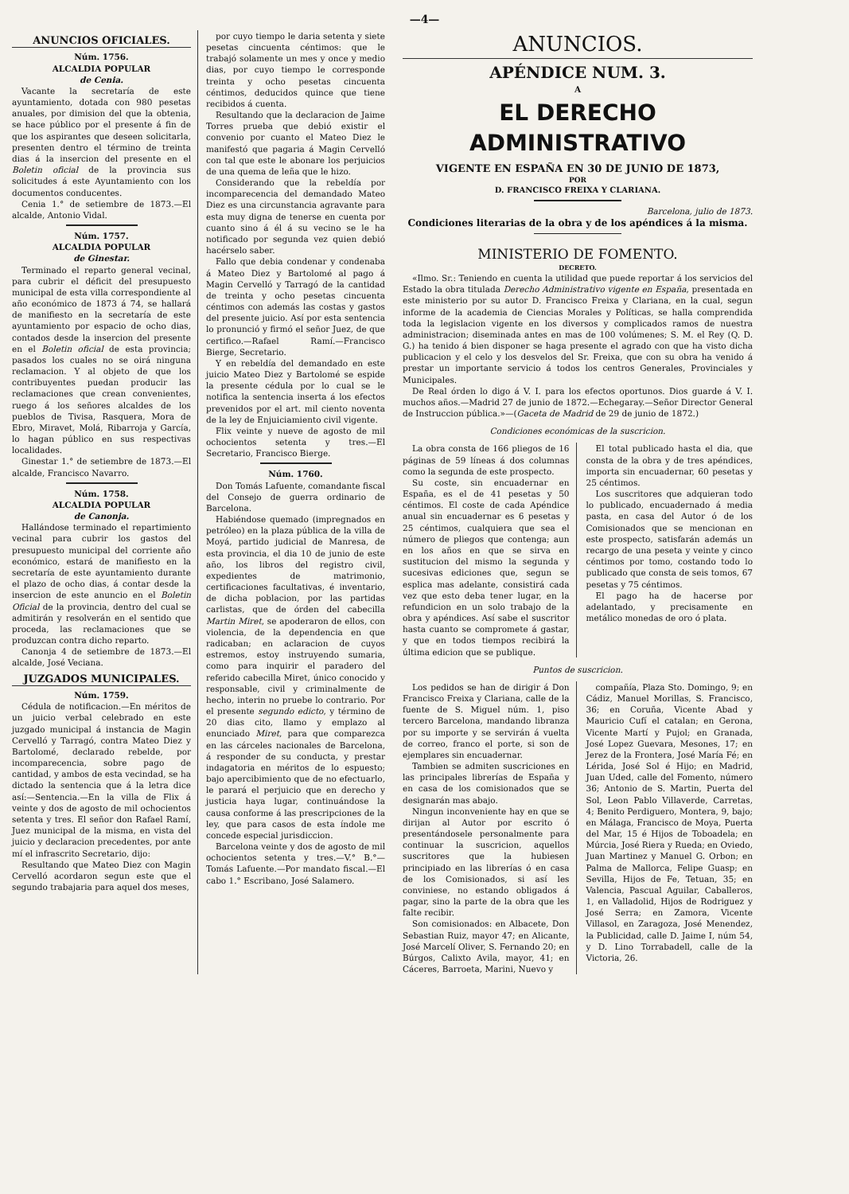—4—
ANUNCIOS OFICIALES.
Núm. 1756.
ALCALDIA POPULAR
de Cenia.
Vacante la secretaría de este ayuntamiento, dotada con 980 pesetas anuales, por dimision del que la obtenia, se hace público por el presente á fin de que los aspirantes que deseen solicitarla, presenten dentro el término de treinta dias á la insercion del presente en el Boletin oficial de la provincia sus solicitudes á este Ayuntamiento con los documentos conducentes.
Cenia 1.° de setiembre de 1873.—El alcalde, Antonio Vidal.
Núm. 1757.
ALCALDIA POPULAR
de Ginestar.
Terminado el reparto general vecinal, para cubrir el déficit del presupuesto municipal de esta villa correspondiente al año económico de 1873 á 74, se hallará de manifiesto en la secretaría de este ayuntamiento por espacio de ocho dias, contados desde la insercion del presente en el Boletin oficial de esta provincia; pasados los cuales no se oirá ninguna reclamacion. Y al objeto de que los contribuyentes puedan producir las reclamaciones que crean convenientes, ruego á los señores alcaldes de los pueblos de Tivisa, Rasquera, Mora de Ebro, Miravet, Molá, Ribarroja y García, lo hagan público en sus respectivas localidades.
Ginestar 1.° de setiembre de 1873.—El alcalde, Francisco Navarro.
Núm. 1758.
ALCALDIA POPULAR
de Canonja.
Hallándose terminado el repartimiento vecinal para cubrir los gastos del presupuesto municipal del corriente año económico, estará de manifiesto en la secretaría de este ayuntamiento durante el plazo de ocho dias, á contar desde la insercion de este anuncio en el Boletin Oficial de la provincia, dentro del cual se admitirán y resolverán en el sentido que proceda, las reclamaciones que se produzcan contra dicho reparto.
Canonja 4 de setiembre de 1873.—El alcalde, José Veciana.
JUZGADOS MUNICIPALES.
Núm. 1759.
Cédula de notificacion.—En méritos de un juicio verbal celebrado en este juzgado municipal á instancia de Magin Cervelló y Tarragó, contra Mateo Diez y Bartolomé, declarado rebelde, por incomparecencia, sobre pago de cantidad, y ambos de esta vecindad, se ha dictado la sentencia que á la letra dice así:—Sentencia.—En la villa de Flix á veinte y dos de agosto de mil ochocientos setenta y tres. El señor don Rafael Ramí, Juez municipal de la misma, en vista del juicio y declaracion precedentes, por ante mí el infrascrito Secretario, dijo:
Resultando que Mateo Diez con Magin Cervelló acordaron segun este que el segundo trabajaria para aquel dos meses,
por cuyo tiempo le daria setenta y siete pesetas cincuenta céntimos: que le trabajó solamente un mes y once y medio dias, por cuyo tiempo le corresponde treinta y ocho pesetas cincuenta céntimos, deducidos quince que tiene recibidos á cuenta.
Resultando que la declaracion de Jaime Torres prueba que debió existir el convenio por cuanto el Mateo Diez le manifestó que pagaria á Magin Cervelló con tal que este le abonare los perjuicios de una quema de leña que le hizo.
Considerando que la rebeldía por incomparecencia del demandado Mateo Diez es una circunstancia agravante para esta muy digna de tenerse en cuenta por cuanto sino á él á su vecino se le ha notificado por segunda vez quien debió hacérselo saber.
Fallo que debia condenar y condenaba á Mateo Diez y Bartolomé al pago á Magin Cervelló y Tarragó de la cantidad de treinta y ocho pesetas cincuenta céntimos con además las costas y gastos del presente juicio. Así por esta sentencia lo pronunció y firmó el señor Juez, de que certifico.—Rafael Ramí.—Francisco Bierge, Secretario.
Y en rebeldía del demandado en este juicio Mateo Diez y Bartolomé se espide la presente cédula por lo cual se le notifica la sentencia inserta á los efectos prevenidos por el art. mil ciento noventa de la ley de Enjuiciamiento civil vigente.
Flix veinte y nueve de agosto de mil ochocientos setenta y tres.—El Secretario, Francisco Bierge.
Núm. 1760.
Don Tomás Lafuente, comandante fiscal del Consejo de guerra ordinario de Barcelona.
Habiéndose quemado (impregnados en petróleo) en la plaza pública de la villa de Moyá, partido judicial de Manresa, de esta provincia, el dia 10 de junio de este año, los libros del registro civil, expedientes de matrimonio, certificaciones facultativas, é inventario, de dicha poblacion, por las partidas carlistas, que de órden del cabecilla Martin Miret, se apoderaron de ellos, con violencia, de la dependencia en que radicaban; en aclaracion de cuyos estremos, estoy instruyendo sumaria, como para inquirir el paradero del referido cabecilla Miret, único conocido y responsable, civil y criminalmente de hecho, interin no pruebe lo contrario. Por el presente segundo edicto, y término de 20 dias cito, llamo y emplazo al enunciado Miret, para que comparezca en las cárceles nacionales de Barcelona, á responder de su conducta, y prestar indagatoria en méritos de lo espuesto; bajo apercibimiento que de no efectuarlo, le parará el perjuicio que en derecho y justicia haya lugar, continuándose la causa conforme á las prescripciones de la ley, que para casos de esta índole me concede especial jurisdiccion.
Barcelona veinte y dos de agosto de mil ochocientos setenta y tres.—V.° B.°—Tomás Lafuente.—Por mandato fiscal.—El cabo 1.° Escribano, José Salamero.
ANUNCIOS.
APÉNDICE NUM. 3.
A
EL DERECHO ADMINISTRATIVO
VIGENTE EN ESPAÑA EN 30 DE JUNIO DE 1873,
POR
D. FRANCISCO FREIXA Y CLARIANA.
Barcelona, julio de 1873.
Condiciones literarias de la obra y de los apéndices á la misma.
MINISTERIO DE FOMENTO.
DECRETO.
«Ilmo. Sr.: Teniendo en cuenta la utilidad que puede reportar á los servicios del Estado la obra titulada Derecho Administrativo vigente en España, presentada en este ministerio por su autor D. Francisco Freixa y Clariana, en la cual, segun informe de la academia de Ciencias Morales y Políticas, se halla comprendida toda la legislacion vigente en los diversos y complicados ramos de nuestra administracion; diseminada antes en mas de 100 volúmenes; S. M. el Rey (Q. D. G.) ha tenido á bien disponer se haga presente el agrado con que ha visto dicha publicacion y el celo y los desvelos del Sr. Freixa, que con su obra ha venido á prestar un importante servicio á todos los centros Generales, Provinciales y Municipales.
De Real órden lo digo á V. I. para los efectos oportunos. Dios guarde á V. I. muchos años.—Madrid 27 de junio de 1872.—Echegaray.—Señor Director General de Instruccion pública.»—(Gaceta de Madrid de 29 de junio de 1872.)
Condiciones económicas de la suscricion.
La obra consta de 166 pliegos de 16 páginas de 59 líneas á dos columnas como la segunda de este prospecto.
Su coste, sin encuadernar en España, es el de 41 pesetas y 50 céntimos. El coste de cada Apéndice anual sin encuadernar es 6 pesetas y 25 céntimos, cualquiera que sea el número de pliegos que contenga; aun en los años en que se sirva en sustitucion del mismo la segunda y sucesivas ediciones que, segun se esplica mas adelante, consistirá cada vez que esto deba tener lugar, en la refundicion en un solo trabajo de la obra y apéndices. Así sabe el suscritor hasta cuanto se compromete á gastar, y que en todos tiempos recibirá la última edicion que se publique.
El total publicado hasta el dia, que consta de la obra y de tres apéndices, importa sin encuadernar, 60 pesetas y 25 céntimos.
Los suscritores que adquieran todo lo publicado, encuadernado á media pasta, en casa del Autor ó de los Comisionados que se mencionan en este prospecto, satisfarán además un recargo de una peseta y veinte y cinco céntimos por tomo, costando todo lo publicado que consta de seis tomos, 67 pesetas y 75 céntimos.
El pago ha de hacerse por adelantado, y precisamente en metálico monedas de oro ó plata.
Puntos de suscricion.
Los pedidos se han de dirigir á Don Francisco Freixa y Clariana, calle de la fuente de S. Miguel núm. 1, piso tercero Barcelona, mandando libranza por su importe y se servirán á vuelta de correo, franco el porte, si son de ejemplares sin encuadernar.
Tambien se admiten suscriciones en las principales librerías de España y en casa de los comisionados que se designarán mas abajo.
Ningun inconveniente hay en que se dirijan al Autor por escrito ó presentándosele personalmente para continuar la suscricion, aquellos suscritores que la hubiesen principiado en las librerías ó en casa de los Comisionados, si así les conviniese, no estando obligados á pagar, sino la parte de la obra que les falte recibir.
Son comisionados: en Albacete, Don Sebastian Ruiz, mayor 47; en Alicante, José Marcelí Oliver, S. Fernando 20; en Búrgos, Calixto Avila, mayor, 41; en Cáceres, Barroeta, Marini, Nuevo y
compañía, Plaza Sto. Domingo, 9; en Cádiz, Manuel Morillas, S. Francisco, 36; en Coruña, Vicente Abad y Mauricio Cufí el catalan; en Gerona, Vicente Martí y Pujol; en Granada, José Lopez Guevara, Mesones, 17; en Jerez de la Frontera, José María Fé; en Lérida, José Sol é Hijo; en Madrid, Juan Uded, calle del Fomento, número 36; Antonio de S. Martin, Puerta del Sol, Leon Pablo Villaverde, Carretas, 4; Benito Perdiguero, Montera, 9, bajo; en Málaga, Francisco de Moya, Puerta del Mar, 15 é Hijos de Toboadela; en Múrcia, José Riera y Rueda; en Oviedo, Juan Martinez y Manuel G. Orbon; en Palma de Mallorca, Felipe Guasp; en Sevilla, Hijos de Fe, Tetuan, 35; en Valencia, Pascual Aguilar, Caballeros, 1, en Valladolid, Hijos de Rodriguez y José Serra; en Zamora, Vicente Villasol, en Zaragoza, José Menendez, la Publicidad, calle D. Jaime I, núm 54, y D. Lino Torrabadell, calle de la Victoria, 26.